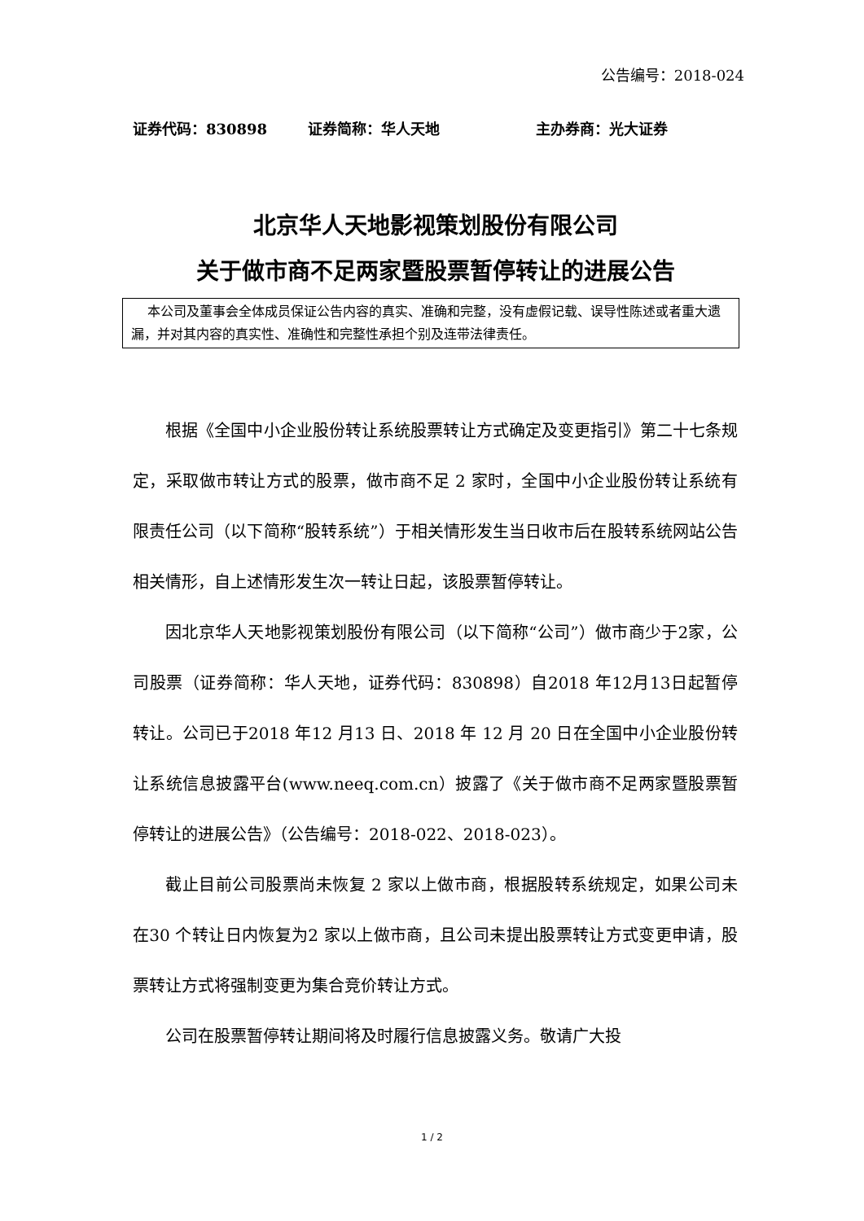公告编号：2018-024
证券代码：830898 证券简称：华人天地 主办券商：光大证券
北京华人天地影视策划股份有限公司
关于做市商不足两家暨股票暂停转让的进展公告
本公司及董事会全体成员保证公告内容的真实、准确和完整，没有虚假记载、误导性陈述或者重大遗漏，并对其内容的真实性、准确性和完整性承担个别及连带法律责任。
根据《全国中小企业股份转让系统股票转让方式确定及变更指引》第二十七条规定，采取做市转让方式的股票，做市商不足 2 家时，全国中小企业股份转让系统有限责任公司（以下简称“股转系统”）于相关情形发生当日收市后在股转系统网站公告相关情形，自上述情形发生次一转让日起，该股票暂停转让。
因北京华人天地影视策划股份有限公司（以下简称“公司”）做市商少于2家，公司股票（证券简称：华人天地，证券代码：830898）自2018 年12月13日起暂停转让。公司已于2018 年12 月13 日、2018 年 12 月 20 日在全国中小企业股份转让系统信息披露平台(www.neeq.com.cn）披露了《关于做市商不足两家暨股票暂停转让的进展公告》（公告编号：2018-022、2018-023）。
截止目前公司股票尚未恢复 2 家以上做市商，根据股转系统规定，如果公司未在30 个转让日内恢复为2 家以上做市商，且公司未提出股票转让方式变更申请，股票转让方式将强制变更为集合竞价转让方式。
公司在股票暂停转让期间将及时履行信息披露义务。敬请广大投
1 / 2